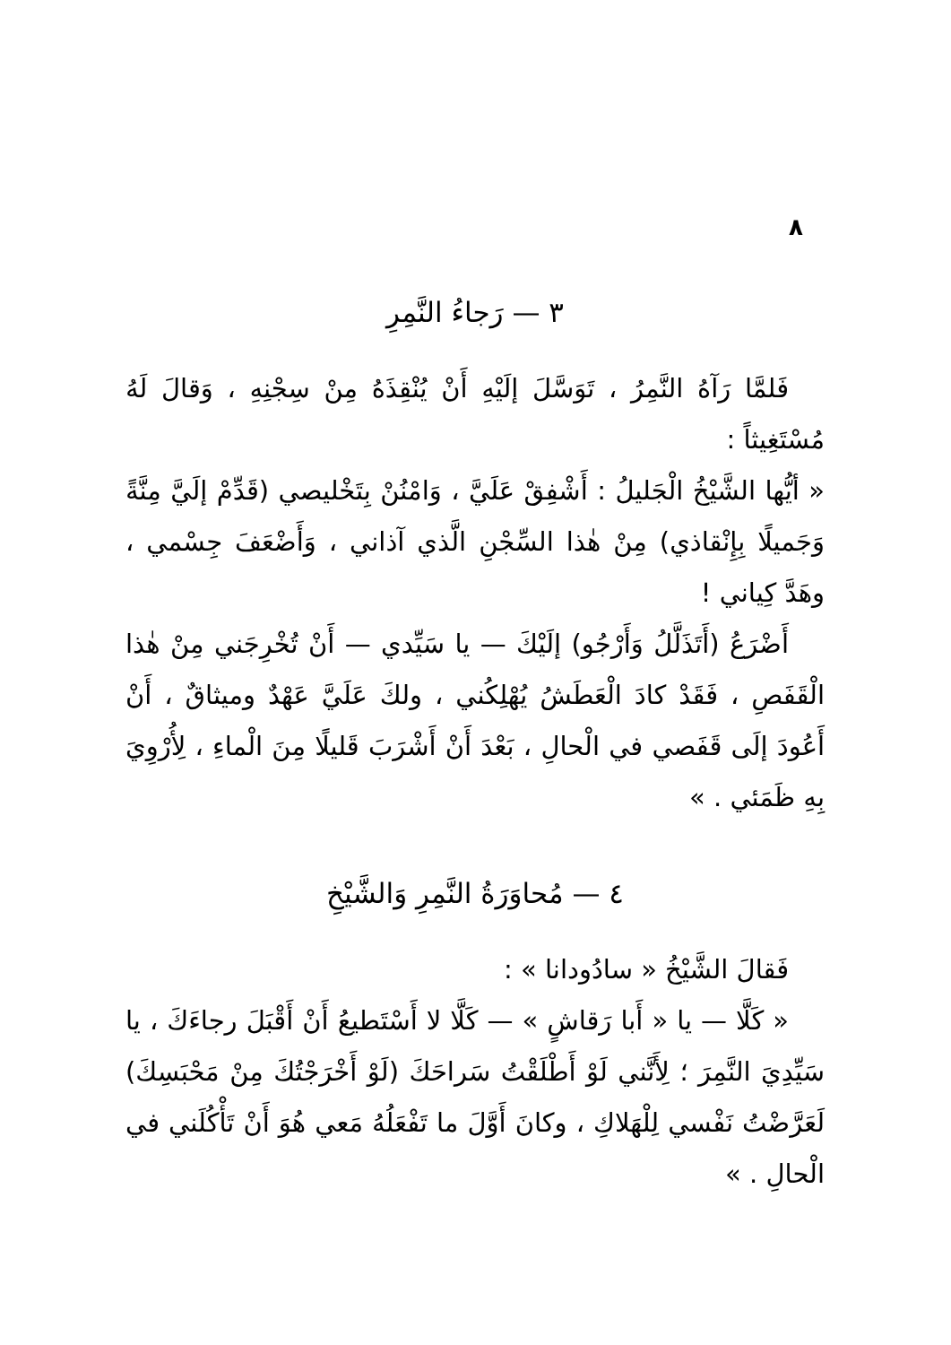٨
٣ — رَجاءُ النَّمِرِ
فَلمَّا رَآهُ النَّمِرُ ، تَوَسَّلَ إلَيْهِ أَنْ يُنْقِذَهُ مِنْ سِجْنِهِ ، وَقالَ لَهُ مُسْتَغِيثاً :
« أيُّها الشَّيْخُ الْجَليلُ : أَشْفِقْ عَلَيَّ ، وَامْنُنْ بِتَخْليصي (قَدِّمْ إلَيَّ مِنَّةً وَجَميلًا بِإِنْقاذي) مِنْ هٰذا السِّجْنِ الَّذي آذاني ، وَأَضْعَفَ جِسْمي ، وهَدَّ كِياني !
أَضْرَعُ (أَتَذَلَّلُ وَأَرْجُو) إلَيْكَ — يا سَيِّدي — أَنْ تُخْرِجَني مِنْ هٰذا الْقَفَصِ ، فَقَدْ كادَ الْعَطَشُ يُهْلِكُني ، ولكَ عَلَيَّ عَهْدٌ وميثاقٌ ، أَنْ أَعُودَ إلَى قَفَصي في الْحالِ ، بَعْدَ أَنْ أَشْرَبَ قَليلًا مِنَ الْماءِ ، لِأُرْوِيَ بِهِ ظَمَئي . »
٤ — مُحاوَرَةُ النَّمِرِ وَالشَّيْخِ
فَقالَ الشَّيْخُ « سادُودانا » :
« كَلَّا — يا « أَبا رَقاشٍ » — كَلَّا لا أَسْتَطيعُ أَنْ أَقْبَلَ رجاءَكَ ، يا سَيِّدِيَ النَّمِرَ ؛ لِأَنَّني لَوْ أَطْلَقْتُ سَراحَكَ (لَوْ أَخْرَجْتُكَ مِنْ مَحْبَسِكَ) لَعَرَّضْتُ نَفْسي لِلْهَلاكِ ، وكانَ أَوَّلَ ما تَفْعَلُهُ مَعي هُوَ أَنْ تَأْكُلَني في الْحالِ . »